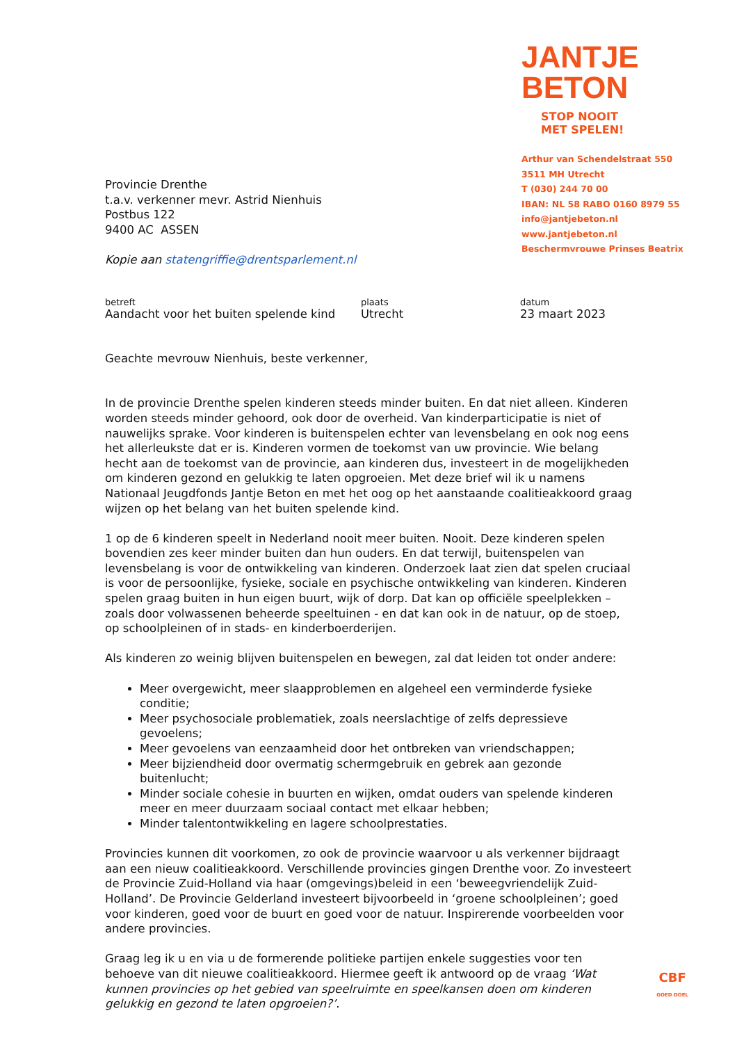Provincie Drenthe
t.a.v. verkenner mevr. Astrid Nienhuis
Postbus 122
9400 AC ASSEN
Kopie aan statengriffie@drentsparlement.nl
JANTJE
BETON
STOP NOOIT
MET SPELEN!
Arthur van Schendelstraat 550
3511 MH Utrecht
T (030) 244 70 00
IBAN: NL 58 RABO 0160 8979 55
info@jantjebeton.nl
www.jantjebeton.nl
Beschermvrouwe Prinses Beatrix
betreft
Aandacht voor het buiten spelende kind
plaats
Utrecht
datum
23 maart 2023
Geachte mevrouw Nienhuis, beste verkenner,
In de provincie Drenthe spelen kinderen steeds minder buiten. En dat niet alleen. Kinderen worden steeds minder gehoord, ook door de overheid. Van kinderparticipatie is niet of nauwelijks sprake. Voor kinderen is buitenspelen echter van levensbelang en ook nog eens het allerleukste dat er is. Kinderen vormen de toekomst van uw provincie. Wie belang hecht aan de toekomst van de provincie, aan kinderen dus, investeert in de mogelijkheden om kinderen gezond en gelukkig te laten opgroeien. Met deze brief wil ik u namens Nationaal Jeugdfonds Jantje Beton en met het oog op het aanstaande coalitieakkoord graag wijzen op het belang van het buiten spelende kind.
1 op de 6 kinderen speelt in Nederland nooit meer buiten. Nooit. Deze kinderen spelen bovendien zes keer minder buiten dan hun ouders. En dat terwijl, buitenspelen van levensbelang is voor de ontwikkeling van kinderen. Onderzoek laat zien dat spelen cruciaal is voor de persoonlijke, fysieke, sociale en psychische ontwikkeling van kinderen. Kinderen spelen graag buiten in hun eigen buurt, wijk of dorp. Dat kan op officiële speelplekken – zoals door volwassenen beheerde speeltuinen - en dat kan ook in de natuur, op de stoep, op schoolpleinen of in stads- en kinderboerderijen.
Als kinderen zo weinig blijven buitenspelen en bewegen, zal dat leiden tot onder andere:
Meer overgewicht, meer slaapproblemen en algeheel een verminderde fysieke conditie;
Meer psychosociale problematiek, zoals neerslachtige of zelfs depressieve gevoelens;
Meer gevoelens van eenzaamheid door het ontbreken van vriendschappen;
Meer bijziendheid door overmatig schermgebruik en gebrek aan gezonde buitenlucht;
Minder sociale cohesie in buurten en wijken, omdat ouders van spelende kinderen meer en meer duurzaam sociaal contact met elkaar hebben;
Minder talentontwikkeling en lagere schoolprestaties.
Provincies kunnen dit voorkomen, zo ook de provincie waarvoor u als verkenner bijdraagt aan een nieuw coalitieakkoord. Verschillende provincies gingen Drenthe voor. Zo investeert de Provincie Zuid-Holland via haar (omgevings)beleid in een ‘beweegvriendelijk Zuid-Holland’. De Provincie Gelderland investeert bijvoorbeeld in ‘groene schoolpleinen’; goed voor kinderen, goed voor de buurt en goed voor de natuur. Inspirerende voorbeelden voor andere provincies.
Graag leg ik u en via u de formerende politieke partijen enkele suggesties voor ten behoeve van dit nieuwe coalitieakkoord. Hiermee geeft ik antwoord op de vraag ‘Wat kunnen provincies op het gebied van speelruimte en speelkansen doen om kinderen gelukkig en gezond te laten opgroeien?’.
CBF
GOED DOEL